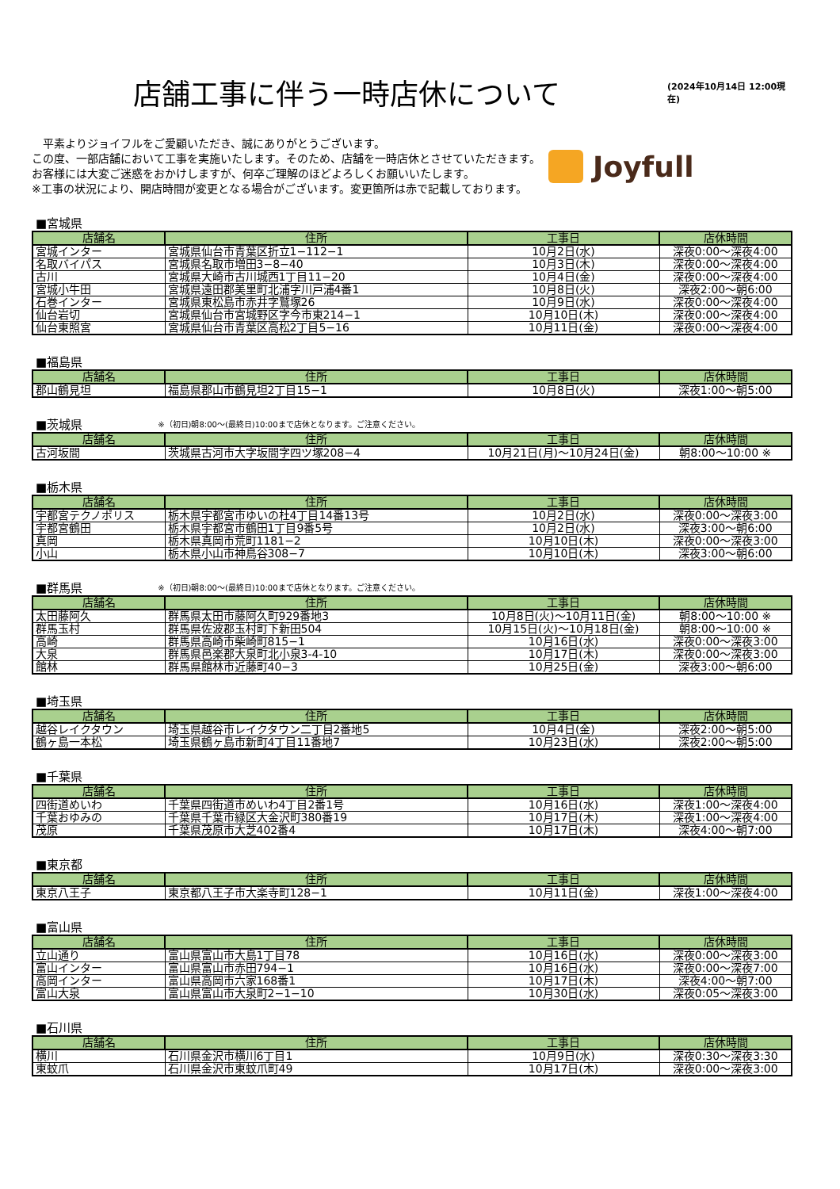店舗工事に伴う一時店休について
(2024年10月14日 12:00現在)
　平素よりジョイフルをご愛顧いただき、誠にありがとうございます。
この度、一部店舗において工事を実施いたします。そのため、店舗を一時店休とさせていただきます。
お客様には大変ご迷惑をおかけしますが、何卒ご理解のほどよろしくお願いいたします。
※工事の状況により、開店時間が変更となる場合がございます。変更箇所は赤で記載しております。
Joyfull
■宮城県
| 店舗名 | 住所 | 工事日 | 店休時間 |
| --- | --- | --- | --- |
| 宮城インター | 宮城県仙台市青葉区折立1−112−1 | 10月2日(水) | 深夜0:00〜深夜4:00 |
| 名取バイパス | 宮城県名取市増田3−8−40 | 10月3日(木) | 深夜0:00〜深夜4:00 |
| 古川 | 宮城県大崎市古川城西1丁目11−20 | 10月4日(金) | 深夜0:00〜深夜4:00 |
| 宮城小牛田 | 宮城県遠田郡美里町北浦字川戸浦4番1 | 10月8日(火) | 深夜2:00〜朝6:00 |
| 石巻インター | 宮城県東松島市赤井字鷲塚26 | 10月9日(水) | 深夜0:00〜深夜4:00 |
| 仙台岩切 | 宮城県仙台市宮城野区字今市東214−1 | 10月10日(木) | 深夜0:00〜深夜4:00 |
| 仙台東照宮 | 宮城県仙台市青葉区高松2丁目5−16 | 10月11日(金) | 深夜0:00〜深夜4:00 |
■福島県
| 店舗名 | 住所 | 工事日 | 店休時間 |
| --- | --- | --- | --- |
| 郡山鶴見坦 | 福島県郡山市鶴見坦2丁目15−1 | 10月8日(火) | 深夜1:00〜朝5:00 |
■茨城県 ※（初日)朝8:00〜(最終日)10:00まで店休となります。ご注意ください。
| 店舗名 | 住所 | 工事日 | 店休時間 |
| --- | --- | --- | --- |
| 古河坂間 | 茨城県古河市大字坂間字四ツ塚208−4 | 10月21日(月)〜10月24日(金) | 朝8:00〜10:00 ※ |
■栃木県
| 店舗名 | 住所 | 工事日 | 店休時間 |
| --- | --- | --- | --- |
| 宇都宮テクノポリス | 栃木県宇都宮市ゆいの杜4丁目14番13号 | 10月2日(水) | 深夜0:00〜深夜3:00 |
| 宇都宮鶴田 | 栃木県宇都宮市鶴田1丁目9番5号 | 10月2日(水) | 深夜3:00〜朝6:00 |
| 真岡 | 栃木県真岡市荒町1181−2 | 10月10日(木) | 深夜0:00〜深夜3:00 |
| 小山 | 栃木県小山市神鳥谷308−7 | 10月10日(木) | 深夜3:00〜朝6:00 |
■群馬県 ※（初日)朝8:00〜(最終日)10:00まで店休となります。ご注意ください。
| 店舗名 | 住所 | 工事日 | 店休時間 |
| --- | --- | --- | --- |
| 太田藤阿久 | 群馬県太田市藤阿久町929番地3 | 10月8日(火)〜10月11日(金) | 朝8:00〜10:00 ※ |
| 群馬玉村 | 群馬県佐波郡玉村町下新田504 | 10月15日(火)〜10月18日(金) | 朝8:00〜10:00 ※ |
| 高崎 | 群馬県高崎市柴崎町815−1 | 10月16日(水) | 深夜0:00〜深夜3:00 |
| 大泉 | 群馬県邑楽郡大泉町北小泉3-4-10 | 10月17日(木) | 深夜0:00〜深夜3:00 |
| 館林 | 群馬県館林市近藤町40−3 | 10月25日(金) | 深夜3:00〜朝6:00 |
■埼玉県
| 店舗名 | 住所 | 工事日 | 店休時間 |
| --- | --- | --- | --- |
| 越谷レイクタウン | 埼玉県越谷市レイクタウン二丁目2番地5 | 10月4日(金) | 深夜2:00〜朝5:00 |
| 鶴ヶ島一本松 | 埼玉県鶴ヶ島市新町4丁目11番地7 | 10月23日(水) | 深夜2:00〜朝5:00 |
■千葉県
| 店舗名 | 住所 | 工事日 | 店休時間 |
| --- | --- | --- | --- |
| 四街道めいわ | 千葉県四街道市めいわ4丁目2番1号 | 10月16日(水) | 深夜1:00〜深夜4:00 |
| 千葉おゆみの | 千葉県千葉市緑区大金沢町380番19 | 10月17日(木) | 深夜1:00〜深夜4:00 |
| 茂原 | 千葉県茂原市大芝402番4 | 10月17日(木) | 深夜4:00〜朝7:00 |
■東京都
| 店舗名 | 住所 | 工事日 | 店休時間 |
| --- | --- | --- | --- |
| 東京八王子 | 東京都八王子市大楽寺町128−1 | 10月11日(金) | 深夜1:00〜深夜4:00 |
■富山県
| 店舗名 | 住所 | 工事日 | 店休時間 |
| --- | --- | --- | --- |
| 立山通り | 富山県富山市大島1丁目78 | 10月16日(水) | 深夜0:00〜深夜3:00 |
| 富山インター | 富山県富山市赤田794−1 | 10月16日(水) | 深夜0:00〜深夜7:00 |
| 高岡インター | 富山県高岡市六家168番1 | 10月17日(木) | 深夜4:00〜朝7:00 |
| 富山大泉 | 富山県富山市大泉町2−1−10 | 10月30日(水) | 深夜0:05〜深夜3:00 |
■石川県
| 店舗名 | 住所 | 工事日 | 店休時間 |
| --- | --- | --- | --- |
| 横川 | 石川県金沢市横川6丁目1 | 10月9日(水) | 深夜0:30〜深夜3:30 |
| 東蚊爪 | 石川県金沢市東蚊爪町49 | 10月17日(木) | 深夜0:00〜深夜3:00 |